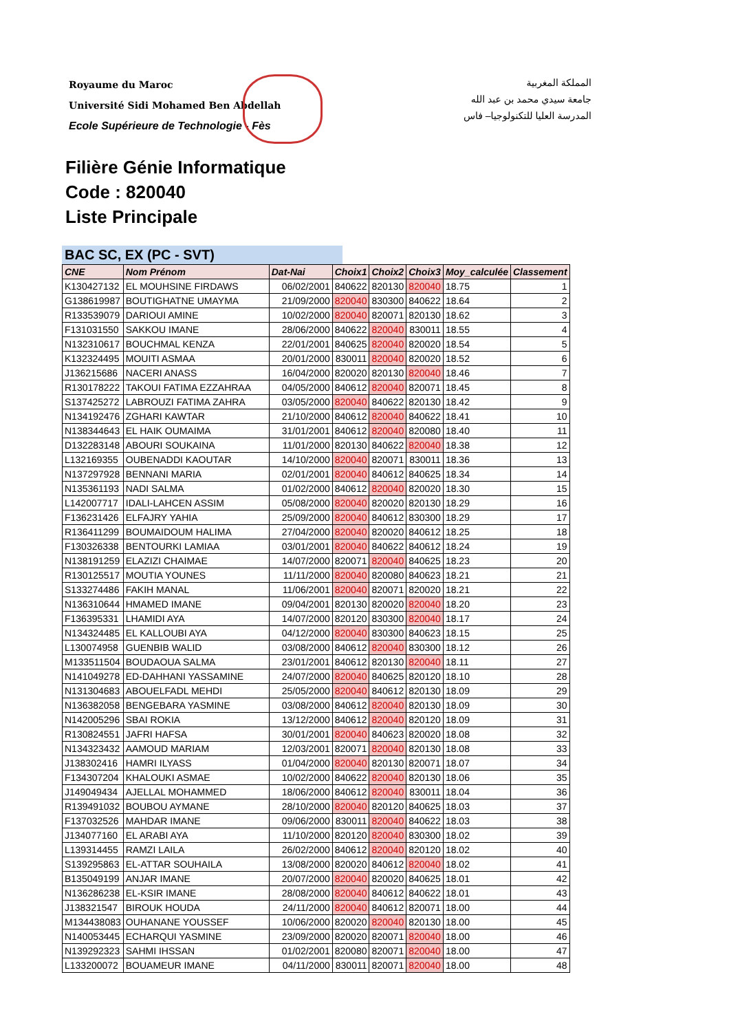Royaume du Maroc
Université Sidi Mohamed Ben Abdellah
Ecole Supérieure de Technologie - Fès
المملكة المغربية
جامعة سيدي محمد بن عبد الله
المدرسة العليا للتكنولوجيا– فاس
Filière Génie Informatique
Code : 820040
Liste Principale
BAC SC, EX (PC - SVT)
| CNE | Nom Prénom | Dat-Nai | Choix1 | Choix2 | Choix3 | Moy_calculée | Classement |
| --- | --- | --- | --- | --- | --- | --- | --- |
| K130427132 | EL MOUHSINE FIRDAWS | 06/02/2001 | 840622 | 820130 | 820040 | 18.75 | 1 |
| G138619987 | BOUTIGHATNE UMAYMA | 21/09/2000 | 820040 | 830300 | 840622 | 18.64 | 2 |
| R133539079 | DARIOUI AMINE | 10/02/2000 | 820040 | 820071 | 820130 | 18.62 | 3 |
| F131031550 | SAKKOU IMANE | 28/06/2000 | 840622 | 820040 | 830011 | 18.55 | 4 |
| N132310617 | BOUCHMAL KENZA | 22/01/2001 | 840625 | 820040 | 820020 | 18.54 | 5 |
| K132324495 | MOUITI ASMAA | 20/01/2000 | 830011 | 820040 | 820020 | 18.52 | 6 |
| J136215686 | NACERI ANASS | 16/04/2000 | 820020 | 820130 | 820040 | 18.46 | 7 |
| R130178222 | TAKOUI FATIMA EZZAHRAA | 04/05/2000 | 840612 | 820040 | 820071 | 18.45 | 8 |
| S137425272 | LABROUZI FATIMA ZAHRA | 03/05/2000 | 820040 | 840622 | 820130 | 18.42 | 9 |
| N134192476 | ZGHARI KAWTAR | 21/10/2000 | 840612 | 820040 | 840622 | 18.41 | 10 |
| N138344643 | EL HAIK OUMAIMA | 31/01/2001 | 840612 | 820040 | 820080 | 18.40 | 11 |
| D132283148 | ABOURI SOUKAINA | 11/01/2000 | 820130 | 840622 | 820040 | 18.38 | 12 |
| L132169355 | OUBENADDI KAOUTAR | 14/10/2000 | 820040 | 820071 | 830011 | 18.36 | 13 |
| N137297928 | BENNANI MARIA | 02/01/2001 | 820040 | 840612 | 840625 | 18.34 | 14 |
| N135361193 | NADI SALMA | 01/02/2000 | 840612 | 820040 | 820020 | 18.30 | 15 |
| L142007717 | IDALI-LAHCEN ASSIM | 05/08/2000 | 820040 | 820020 | 820130 | 18.29 | 16 |
| F136231426 | ELFAJRY YAHIA | 25/09/2000 | 820040 | 840612 | 830300 | 18.29 | 17 |
| R136411299 | BOUMAIDOUM HALIMA | 27/04/2000 | 820040 | 820020 | 840612 | 18.25 | 18 |
| F130326338 | BENTOURKI LAMIAA | 03/01/2001 | 820040 | 840622 | 840612 | 18.24 | 19 |
| N138191259 | ELAZIZI CHAIMAE | 14/07/2000 | 820071 | 820040 | 840625 | 18.23 | 20 |
| R130125517 | MOUTIA YOUNES | 11/11/2000 | 820040 | 820080 | 840623 | 18.21 | 21 |
| S133274486 | FAKIH MANAL | 11/06/2001 | 820040 | 820071 | 820020 | 18.21 | 22 |
| N136310644 | HMAMED IMANE | 09/04/2001 | 820130 | 820020 | 820040 | 18.20 | 23 |
| F136395331 | LHAMIDI AYA | 14/07/2000 | 820120 | 830300 | 820040 | 18.17 | 24 |
| N134324485 | EL KALLOUBI AYA | 04/12/2000 | 820040 | 830300 | 840623 | 18.15 | 25 |
| L130074958 | GUENBIB WALID | 03/08/2000 | 840612 | 820040 | 830300 | 18.12 | 26 |
| M133511504 | BOUDAOUA SALMA | 23/01/2001 | 840612 | 820130 | 820040 | 18.11 | 27 |
| N141049278 | ED-DAHHANI YASSAMINE | 24/07/2000 | 820040 | 840625 | 820120 | 18.10 | 28 |
| N131304683 | ABOUELFADL MEHDI | 25/05/2000 | 820040 | 840612 | 820130 | 18.09 | 29 |
| N136382058 | BENGEBARA YASMINE | 03/08/2000 | 840612 | 820040 | 820130 | 18.09 | 30 |
| N142005296 | SBAI ROKIA | 13/12/2000 | 840612 | 820040 | 820120 | 18.09 | 31 |
| R130824551 | JAFRI HAFSA | 30/01/2001 | 820040 | 840623 | 820020 | 18.08 | 32 |
| N134323432 | AAMOUD MARIAM | 12/03/2001 | 820071 | 820040 | 820130 | 18.08 | 33 |
| J138302416 | HAMRI ILYASS | 01/04/2000 | 820040 | 820130 | 820071 | 18.07 | 34 |
| F134307204 | KHALOUKI ASMAE | 10/02/2000 | 840622 | 820040 | 820130 | 18.06 | 35 |
| J149049434 | AJELLAL MOHAMMED | 18/06/2000 | 840612 | 820040 | 830011 | 18.04 | 36 |
| R139491032 | BOUBOU AYMANE | 28/10/2000 | 820040 | 820120 | 840625 | 18.03 | 37 |
| F137032526 | MAHDAR IMANE | 09/06/2000 | 830011 | 820040 | 840622 | 18.03 | 38 |
| J134077160 | EL ARABI AYA | 11/10/2000 | 820120 | 820040 | 830300 | 18.02 | 39 |
| L139314455 | RAMZI LAILA | 26/02/2000 | 840612 | 820040 | 820120 | 18.02 | 40 |
| S139295863 | EL-ATTAR SOUHAILA | 13/08/2000 | 820020 | 840612 | 820040 | 18.02 | 41 |
| B135049199 | ANJAR IMANE | 20/07/2000 | 820040 | 820020 | 840625 | 18.01 | 42 |
| N136286238 | EL-KSIR IMANE | 28/08/2000 | 820040 | 840612 | 840622 | 18.01 | 43 |
| J138321547 | BIROUK HOUDA | 24/11/2000 | 820040 | 840612 | 820071 | 18.00 | 44 |
| M134438083 | OUHANANE YOUSSEF | 10/06/2000 | 820020 | 820040 | 820130 | 18.00 | 45 |
| N140053445 | ECHARQUI YASMINE | 23/09/2000 | 820020 | 820071 | 820040 | 18.00 | 46 |
| N139292323 | SAHMI IHSSAN | 01/02/2001 | 820080 | 820071 | 820040 | 18.00 | 47 |
| L133200072 | BOUAMEUR IMANE | 04/11/2000 | 830011 | 820071 | 820040 | 18.00 | 48 |